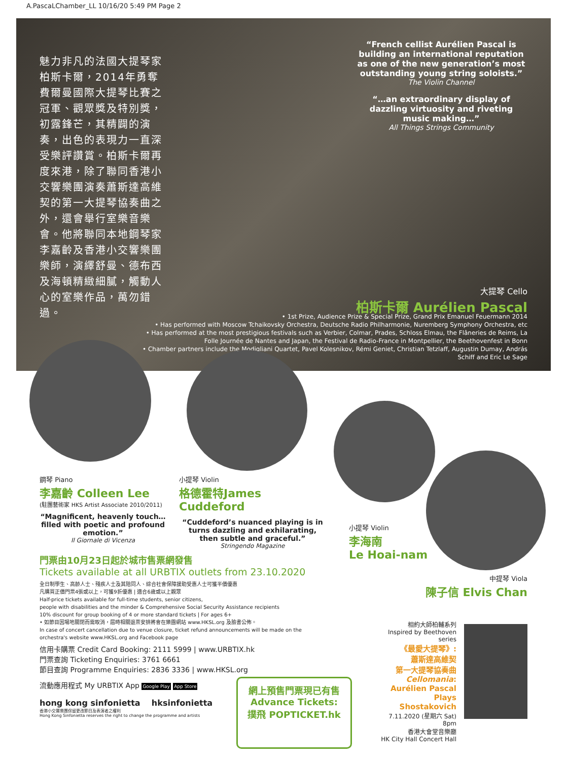A.PascaLChamber_LL 10/16/20 5:49 PM Page 2
魅力非凡的法國大提琴家柏斯卡爾，2014年勇奪費爾曼國際大提琴比賽之冠軍、觀眾獎及特別獎，初露鋒芒，其精闢的演奏，出色的表現力一直深受樂評讚賞。柏斯卡爾再度來港，除了聯同香港小交響樂團演奏蕭斯達高維契的第一大提琴協奏曲之外，還會舉行室樂音樂會。他將聯同本地鋼琴家李嘉齡及香港小交響樂團樂師，演繹舒曼、德布西及海頓精緻細膩，觸動人心的室樂作品，萬勿錯過。
“French cellist Aurélien Pascal is building an international reputation as one of the new generation’s most outstanding young string soloists.”
The Violin Channel
“…an extraordinary display of dazzling virtuosity and riveting music making…”
All Things Strings Community
大提琴 Cello
柏斯卡爾 Aurélien Pascal
• 1st Prize, Audience Prize & Special Prize, Grand Prix Emanuel Feuermann 2014
• Has performed with Moscow Tchaikovsky Orchestra, Deutsche Radio Philharmonie, Nuremberg Symphony Orchestra, etc
• Has performed at the most prestigious festivals such as Verbier, Colmar, Prades, Schloss Elmau, the Flâneries de Reims, La Folle Journée de Nantes and Japan, the Festival de Radio-France in Montpellier, the Beethovenfest in Bonn
• Chamber partners include the Modigliani Quartet, Pavel Kolesnikov, Rémi Geniet, Christian Tetzlaff, Augustin Dumay, András Schiff and Eric Le Sage
鋼琴 Piano
李嘉齡 Colleen Lee
(駐團藝術家 HKS Artist Associate 2010/2011)
“Magnificent, heavenly touch… filled with poetic and profound emotion.”
Il Giornale di Vicenza
小提琴 Violin
格德霍特James Cuddeford
“Cuddeford’s nuanced playing is in turns dazzling and exhilarating, then subtle and graceful.”
Stringendo Magazine
小提琴 Violin
李海南
Le Hoai-nam
中提琴 Viola
陳子信 Elvis Chan
門票由10月23日起於城市售票網發售
Tickets available at all URBTIX outlets from 23.10.2020
全日制學生、高齡人士、殘疾人士及其陪同人、綜合社會保障援助受惠人士可獲半價優惠
凡購買正價門票4張或以上，可獲9折優惠 | 適合6歲或以上觀眾
Half-price tickets available for full-time students, senior citizens,
people with disabilities and the minder & Comprehensive Social Security Assistance recipients
10% discount for group booking of 4 or more standard tickets | For ages 6+
• 如節目因場地關閉而需取消，屆時相關退票安排將會在樂團網站 www.HKSL.org 及臉書公佈。
In case of concert cancellation due to venue closure, ticket refund announcements will be made on the orchestra's website www.HKSL.org and Facebook page
信用卡購票 Credit Card Booking: 2111 5999 | www.URBTIX.hk
門票查詢 Ticketing Enquiries: 3761 6661
節目查詢 Programme Enquiries: 2836 3336 | www.HKSL.org
流動應用程式 My URBTIX App Google Play App Store
hong kong sinfonietta hksinfonietta
香港小交響樂團保留更改節目及表演者之權利
Hong Kong Sinfonietta reserves the right to change the programme and artists
網上預售門票現已有售
Advance Tickets:
撲飛 POPTICKET.hk
相約大師柏輔系列
Inspired by Beethoven series
《最愛大提琴》:
蕭斯達高維契
第一大提琴協奏曲
Cellomania:
Aurélien Pascal
Plays Shostakovich
7.11.2020 (星期六 Sat) 8pm
香港大會堂音樂廳
HK City Hall Concert Hall